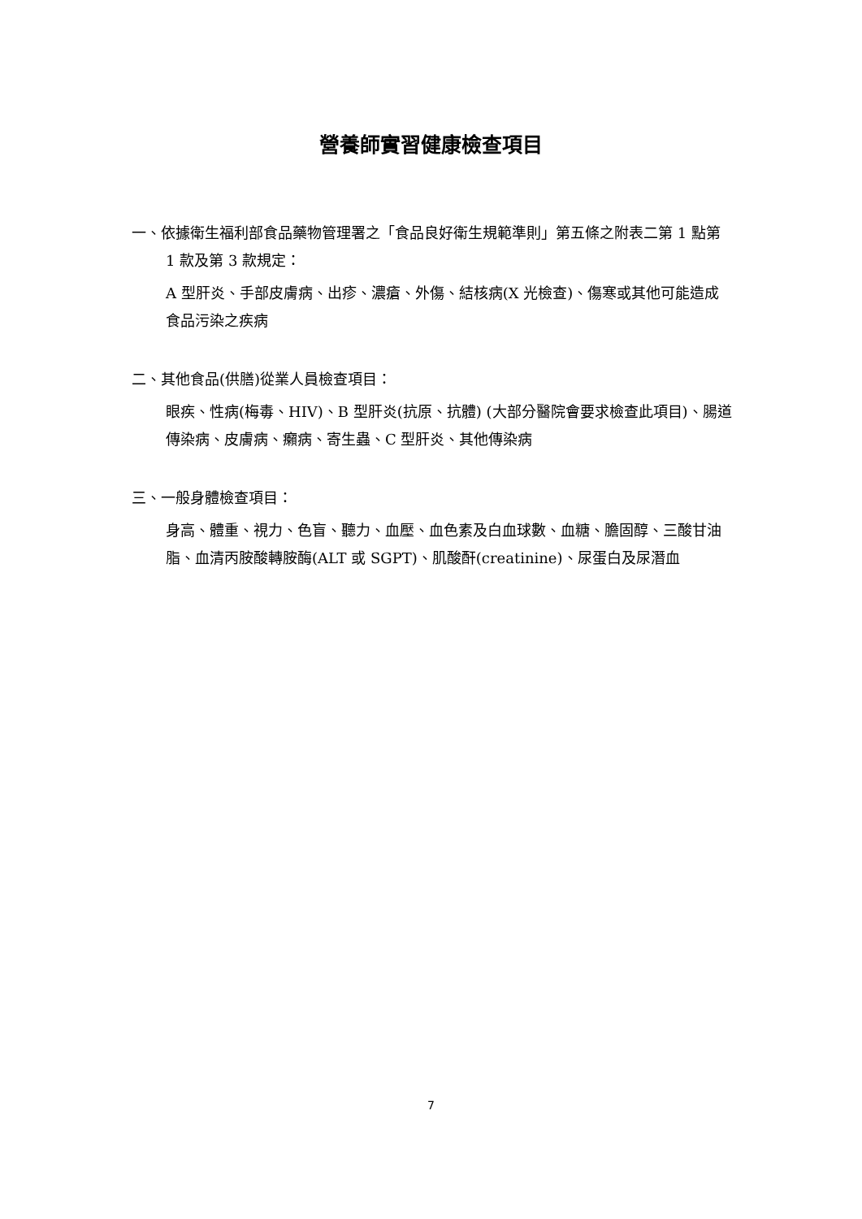營養師實習健康檢查項目
一、依據衛生福利部食品藥物管理署之「食品良好衛生規範準則」第五條之附表二第 1 點第 1 款及第 3 款規定：
A 型肝炎、手部皮膚病、出疹、濃瘡、外傷、結核病(X 光檢查)、傷寒或其他可能造成食品污染之疾病
二、其他食品(供膳)從業人員檢查項目：
眼疾、性病(梅毒、HIV)、B 型肝炎(抗原、抗體) (大部分醫院會要求檢查此項目)、腸道傳染病、皮膚病、癩病、寄生蟲、C 型肝炎、其他傳染病
三、一般身體檢查項目：
身高、體重、視力、色盲、聽力、血壓、血色素及白血球數、血糖、膽固醇、三酸甘油脂、血清丙胺酸轉胺酶(ALT 或 SGPT)、肌酸酐(creatinine)、尿蛋白及尿潛血
7